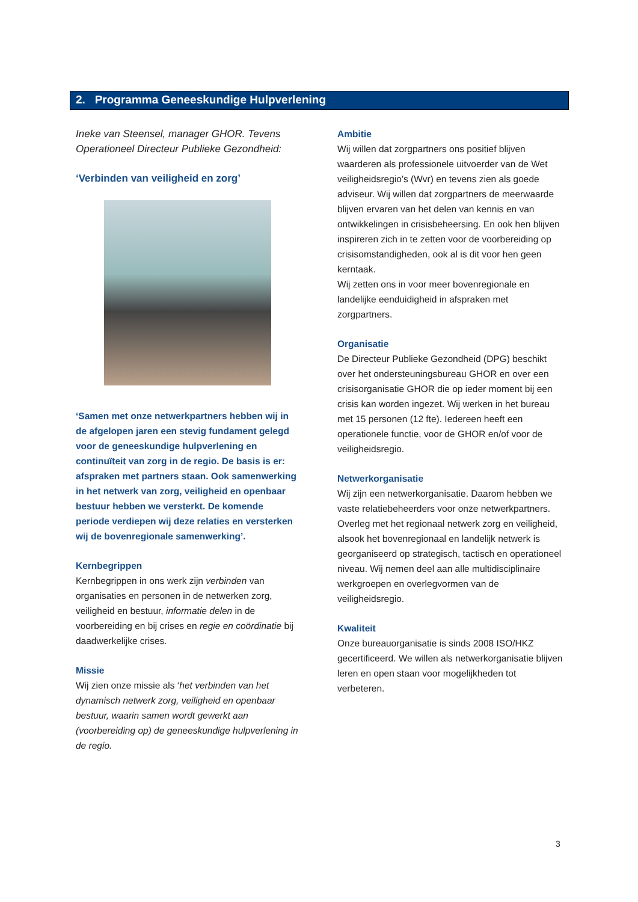2. Programma Geneeskundige Hulpverlening
Ineke van Steensel, manager GHOR. Tevens Operationeel Directeur Publieke Gezondheid:
‘Verbinden van veiligheid en zorg’
‘Samen met onze netwerkpartners hebben wij in de afgelopen jaren een stevig fundament gelegd voor de geneeskundige hulpverlening en continuïteit van zorg in de regio. De basis is er: afspraken met partners staan. Ook samenwerking in het netwerk van zorg, veiligheid en openbaar bestuur hebben we versterkt. De komende periode verdiepen wij deze relaties en versterken wij de bovenregionale samenwerking’.
Kernbegrippen
Kernbegrippen in ons werk zijn verbinden van organisaties en personen in de netwerken zorg, veiligheid en bestuur, informatie delen in de voorbereiding en bij crises en regie en coördinatie bij daadwerkelijke crises.
Missie
Wij zien onze missie als ‘het verbinden van het dynamisch netwerk zorg, veiligheid en openbaar bestuur, waarin samen wordt gewerkt aan (voorbereiding op) de geneeskundige hulpverlening in de regio.
Ambitie
Wij willen dat zorgpartners ons positief blijven waarderen als professionele uitvoerder van de Wet veiligheidsregio’s (Wvr) en tevens zien als goede adviseur. Wij willen dat zorgpartners de meerwaarde blijven ervaren van het delen van kennis en van ontwikkelingen in crisisbeheersing. En ook hen blijven inspireren zich in te zetten voor de voorbereiding op crisisomstandigheden, ook al is dit voor hen geen kerntaak.
Wij zetten ons in voor meer bovenregionale en landelijke eenduidigheid in afspraken met zorgpartners.
Organisatie
De Directeur Publieke Gezondheid (DPG) beschikt over het ondersteuningsbureau GHOR en over een crisisorganisatie GHOR die op ieder moment bij een crisis kan worden ingezet. Wij werken in het bureau met 15 personen (12 fte). Iedereen heeft een operationele functie, voor de GHOR en/of voor de veiligheidsregio.
Netwerkorganisatie
Wij zijn een netwerkorganisatie. Daarom hebben we vaste relatiebeheerders voor onze netwerkpartners. Overleg met het regionaal netwerk zorg en veiligheid, alsook het bovenregionaal en landelijk netwerk is georganiseerd op strategisch, tactisch en operationeel niveau. Wij nemen deel aan alle multidisciplinaire werkgroepen en overlegvormen van de veiligheidsregio.
Kwaliteit
Onze bureauorganisatie is sinds 2008 ISO/HKZ gecertificeerd. We willen als netwerkorganisatie blijven leren en open staan voor mogelijkheden tot verbeteren.
3